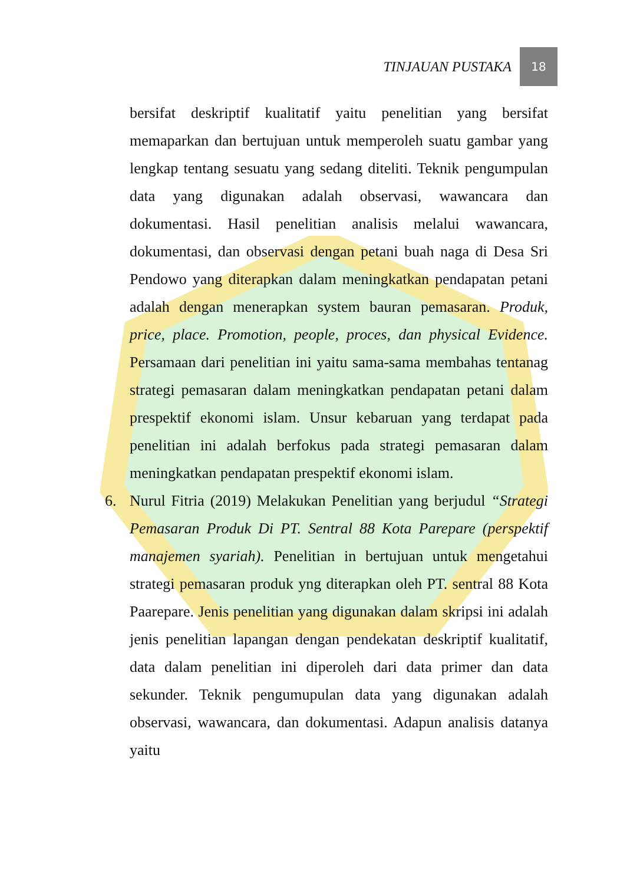TINJAUAN PUSTAKA 18
bersifat deskriptif kualitatif yaitu penelitian yang bersifat memaparkan dan bertujuan untuk memperoleh suatu gambar yang lengkap tentang sesuatu yang sedang diteliti. Teknik pengumpulan data yang digunakan adalah observasi, wawancara dan dokumentasi. Hasil penelitian analisis melalui wawancara, dokumentasi, dan observasi dengan petani buah naga di Desa Sri Pendowo yang diterapkan dalam meningkatkan pendapatan petani adalah dengan menerapkan system bauran pemasaran. Produk, price, place. Promotion, people, proces, dan physical Evidence. Persamaan dari penelitian ini yaitu sama-sama membahas tentanag strategi pemasaran dalam meningkatkan pendapatan petani dalam prespektif ekonomi islam. Unsur kebaruan yang terdapat pada penelitian ini adalah berfokus pada strategi pemasaran dalam meningkatkan pendapatan prespektif ekonomi islam.
6. Nurul Fitria (2019) Melakukan Penelitian yang berjudul “Strategi Pemasaran Produk Di PT. Sentral 88 Kota Parepare (perspektif manajemen syariah). Penelitian in bertujuan untuk mengetahui strategi pemasaran produk yng diterapkan oleh PT. sentral 88 Kota Paarepare. Jenis penelitian yang digunakan dalam skripsi ini adalah jenis penelitian lapangan dengan pendekatan deskriptif kualitatif, data dalam penelitian ini diperoleh dari data primer dan data sekunder. Teknik pengumupulan data yang digunakan adalah observasi, wawancara, dan dokumentasi. Adapun analisis datanya yaitu